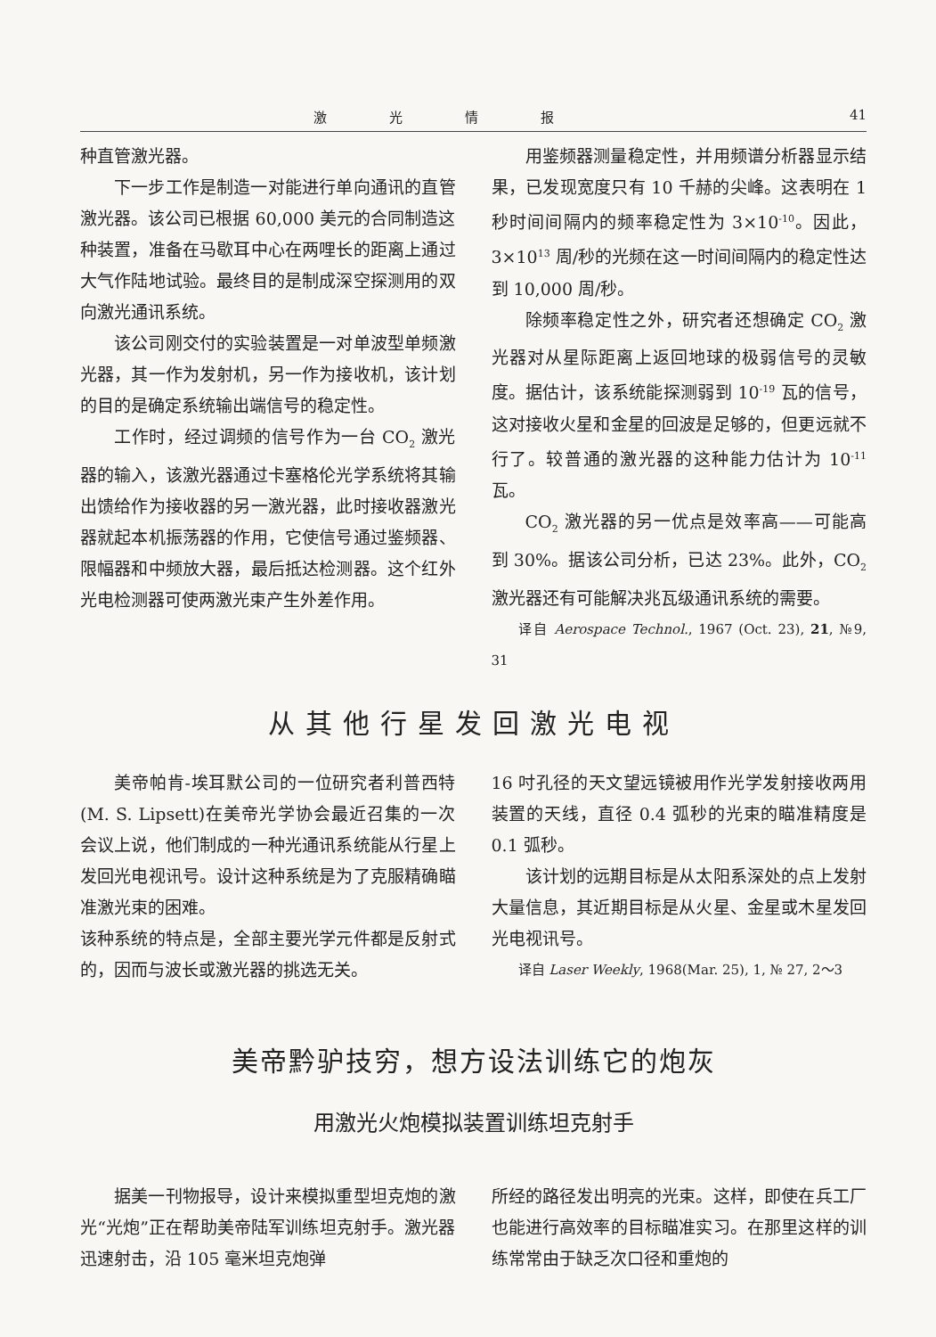激光情报 41
种直管激光器。
下一步工作是制造一对能进行单向通讯的直管激光器。该公司已根据 60,000 美元的合同制造这种装置，准备在马歇耳中心在两哩长的距离上通过大气作陆地试验。最终目的是制成深空探测用的双向激光通讯系统。
该公司刚交付的实验装置是一对单波型单频激光器，其一作为发射机，另一作为接收机，该计划的目的是确定系统输出端信号的稳定性。
工作时，经过调频的信号作为一台 CO<sub>2</sub> 激光器的输入，该激光器通过卡塞格伦光学系统将其输出馈给作为接收器的另一激光器，此时接收器激光器就起本机振荡器的作用，它使信号通过鉴频器、限幅器和中频放大器，最后抵达检测器。这个红外光电检测器可使两激光束产生外差作用。
用鉴频器测量稳定性，并用频谱分析器显示结果，已发现宽度只有 10 千赫的尖峰。这表明在 1 秒时间间隔内的频率稳定性为 3×10<sup>-10</sup>。因此，3×10<sup>13</sup> 周/秒的光频在这一时间间隔内的稳定性达到 10,000 周/秒。
除频率稳定性之外，研究者还想确定 CO<sub>2</sub> 激光器对从星际距离上返回地球的极弱信号的灵敏度。据估计，该系统能探测弱到 10<sup>-19</sup> 瓦的信号，这对接收火星和金星的回波是足够的，但更远就不行了。较普通的激光器的这种能力估计为 10<sup>-11</sup> 瓦。
CO<sub>2</sub> 激光器的另一优点是效率高——可能高到 30%。据该公司分析，已达 23%。此外，CO<sub>2</sub> 激光器还有可能解决兆瓦级通讯系统的需要。
译自 Aerospace Technol., 1967 (Oct. 23), 21, №9, 31
从其他行星发回激光电视
美帝帕肯-埃耳默公司的一位研究者利普西特(M. S. Lipsett)在美帝光学协会最近召集的一次会议上说，他们制成的一种光通讯系统能从行星上发回光电视讯号。设计这种系统是为了克服精确瞄准激光束的困难。
该种系统的特点是，全部主要光学元件都是反射式的，因而与波长或激光器的挑选无关。
16 吋孔径的天文望远镜被用作光学发射接收两用装置的天线，直径 0.4 弧秒的光束的瞄准精度是 0.1 弧秒。
该计划的远期目标是从太阳系深处的点上发射大量信息，其近期目标是从火星、金星或木星发回光电视讯号。
译自 Laser Weekly, 1968(Mar. 25), 1, № 27, 2～3
美帝黔驴技穷，想方设法训练它的炮灰
用激光火炮模拟装置训练坦克射手
据美一刊物报导，设计来模拟重型坦克炮的激光“光炮”正在帮助美帝陆军训练坦克射手。激光器迅速射击，沿 105 毫米坦克炮弹
所经的路径发出明亮的光束。这样，即使在兵工厂也能进行高效率的目标瞄准实习。在那里这样的训练常常由于缺乏次口径和重炮的